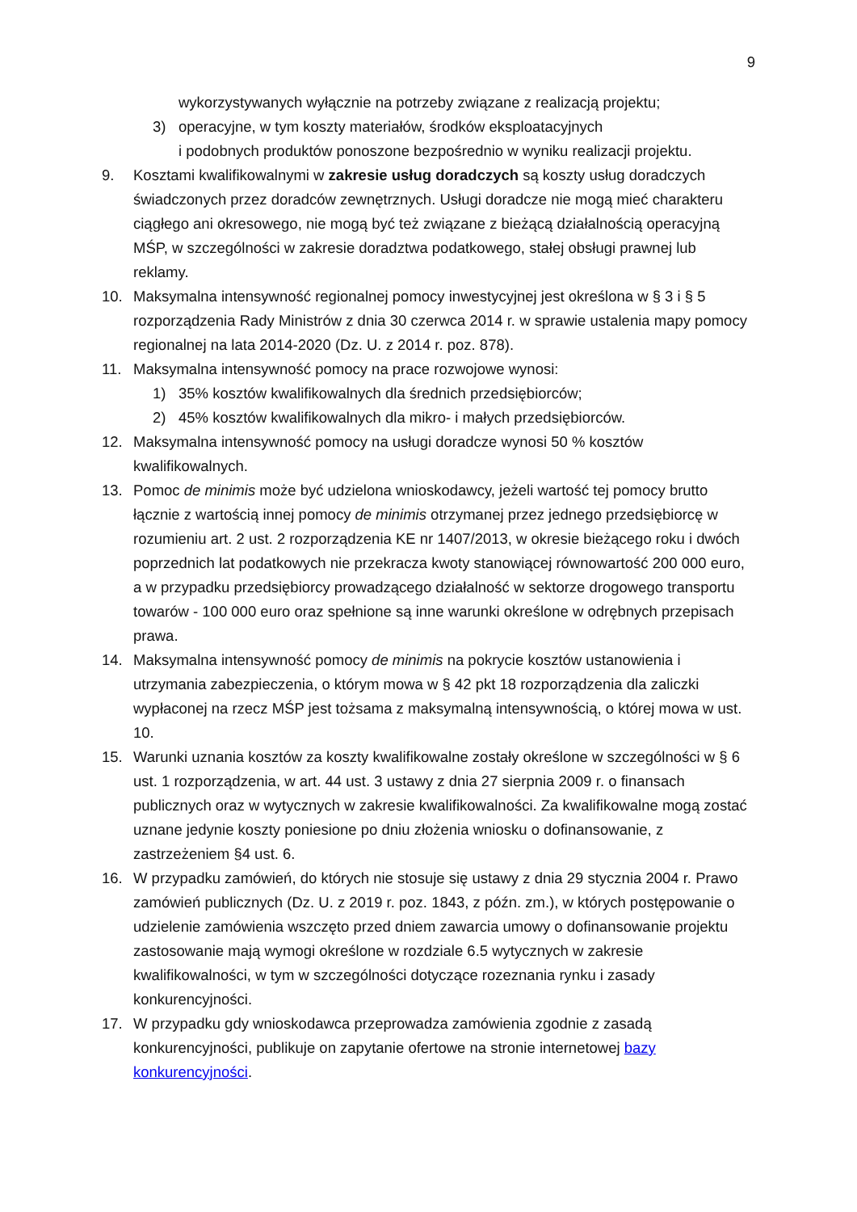9
wykorzystywanych wyłącznie na potrzeby związane z realizacją projektu;
3) operacyjne, w tym koszty materiałów, środków eksploatacyjnych
i podobnych produktów ponoszone bezpośrednio w wyniku realizacji projektu.
9. Kosztami kwalifikowalnymi w zakresie usług doradczych są koszty usług doradczych świadczonych przez doradców zewnętrznych. Usługi doradcze nie mogą mieć charakteru ciągłego ani okresowego, nie mogą być też związane z bieżącą działalnością operacyjną MŚP, w szczególności w zakresie doradztwa podatkowego, stałej obsługi prawnej lub reklamy.
10. Maksymalna intensywność regionalnej pomocy inwestycyjnej jest określona w § 3 i § 5 rozporządzenia Rady Ministrów z dnia 30 czerwca 2014 r. w sprawie ustalenia mapy pomocy regionalnej na lata 2014-2020 (Dz. U. z 2014 r. poz. 878).
11. Maksymalna intensywność pomocy na prace rozwojowe wynosi:
1) 35% kosztów kwalifikowalnych dla średnich przedsiębiorców;
2) 45% kosztów kwalifikowalnych dla mikro- i małych przedsiębiorców.
12. Maksymalna intensywność pomocy na usługi doradcze wynosi 50 % kosztów kwalifikowalnych.
13. Pomoc de minimis może być udzielona wnioskodawcy, jeżeli wartość tej pomocy brutto łącznie z wartością innej pomocy de minimis otrzymanej przez jednego przedsiębiorcę w rozumieniu art. 2 ust. 2 rozporządzenia KE nr 1407/2013, w okresie bieżącego roku i dwóch poprzednich lat podatkowych nie przekracza kwoty stanowiącej równowartość 200 000 euro, a w przypadku przedsiębiorcy prowadzącego działalność w sektorze drogowego transportu towarów - 100 000 euro oraz spełnione są inne warunki określone w odrębnych przepisach prawa.
14. Maksymalna intensywność pomocy de minimis na pokrycie kosztów ustanowienia i utrzymania zabezpieczenia, o którym mowa w § 42 pkt 18 rozporządzenia dla zaliczki wypłaconej na rzecz MŚP jest tożsama z maksymalną intensywnością, o której mowa w ust. 10.
15. Warunki uznania kosztów za koszty kwalifikowalne zostały określone w szczególności w § 6 ust. 1 rozporządzenia, w art. 44 ust. 3 ustawy z dnia 27 sierpnia 2009 r. o finansach publicznych oraz w wytycznych w zakresie kwalifikowalności. Za kwalifikowalne mogą zostać uznane jedynie koszty poniesione po dniu złożenia wniosku o dofinansowanie, z zastrzeżeniem §4 ust. 6.
16. W przypadku zamówień, do których nie stosuje się ustawy z dnia 29 stycznia 2004 r. Prawo zamówień publicznych (Dz. U. z 2019 r. poz. 1843, z późn. zm.), w których postępowanie o udzielenie zamówienia wszczęto przed dniem zawarcia umowy o dofinansowanie projektu zastosowanie mają wymogi określone w rozdziale 6.5 wytycznych w zakresie kwalifikowalności, w tym w szczególności dotyczące rozeznania rynku i zasady konkurencyjności.
17. W przypadku gdy wnioskodawca przeprowadza zamówienia zgodnie z zasadą konkurencyjności, publikuje on zapytanie ofertowe na stronie internetowej bazy konkurencyjności.